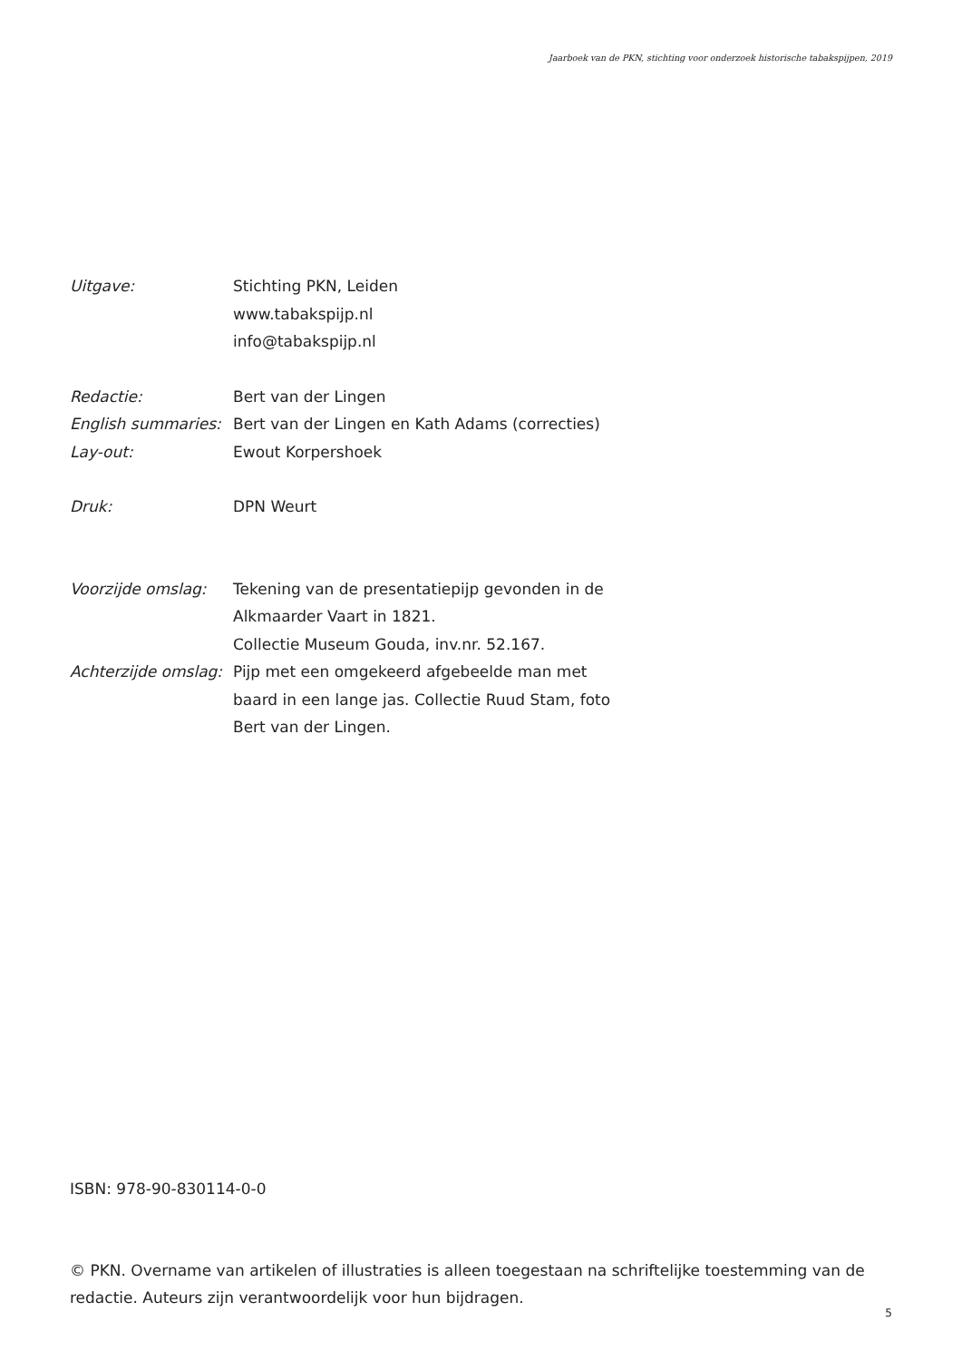Jaarboek van de PKN, stichting voor onderzoek historische tabakspijpen, 2019
Uitgave: Stichting PKN, Leiden
www.tabakspijp.nl
info@tabakspijp.nl
Redactie: Bert van der Lingen
English summaries:
Bert van der Lingen en Kath Adams (correcties)
Lay-out: Ewout Korpershoek
Druk: DPN Weurt
Voorzijde omslag: Tekening van de presentatiepijp gevonden in de
Alkmaarder Vaart in 1821.
Collectie Museum Gouda, inv.nr. 52.167.
Achterzijde omslag:
Pijp met een omgekeerd afgebeelde man met
baard in een lange jas. Collectie Ruud Stam, foto
Bert van der Lingen.
ISBN: 978-90-830114-0-0
© PKN. Overname van artikelen of illustraties is alleen toegestaan na schriftelijke toestemming van de redactie. Auteurs zijn verantwoordelijk voor hun bijdragen.
5